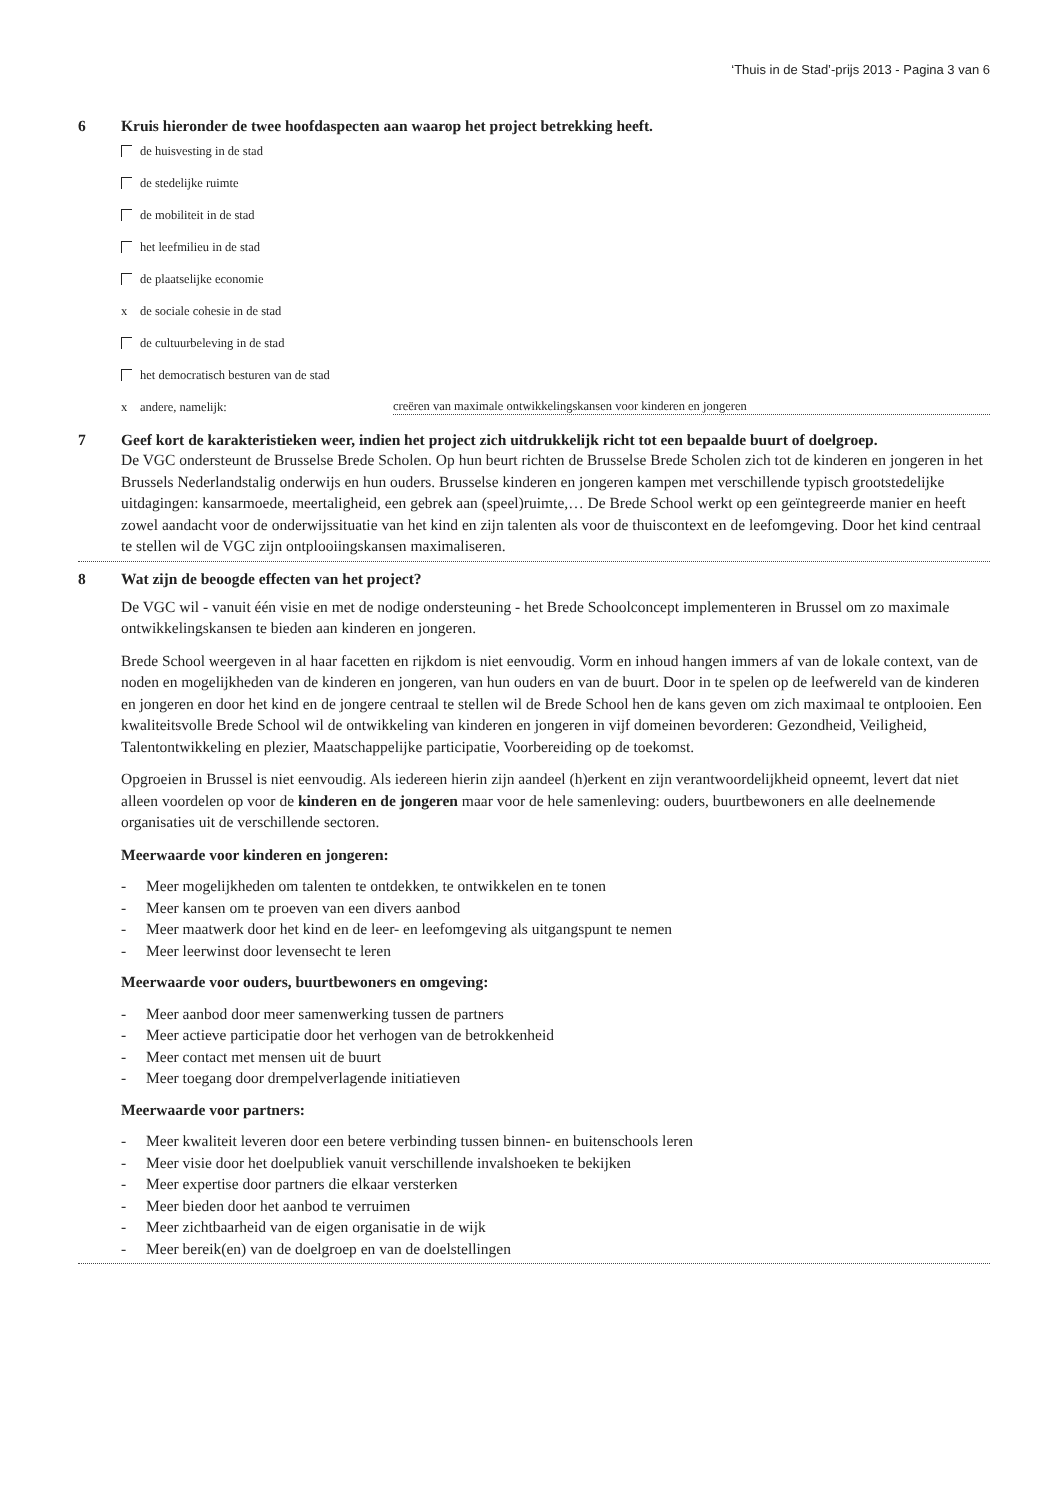‘Thuis in de Stad’-prijs 2013 - Pagina 3 van 6
6 Kruis hieronder de twee hoofdaspecten aan waarop het project betrekking heeft.
de huisvesting in de stad
de stedelijke ruimte
de mobiliteit in de stad
het leefmilieu in de stad
de plaatselijke economie
x de sociale cohesie in de stad
de cultuurbeleving in de stad
het democratisch besturen van de stad
x andere, namelijk: creëren van maximale ontwikkelingskansen voor kinderen en jongeren
7 Geef kort de karakteristieken weer, indien het project zich uitdrukkelijk richt tot een bepaalde buurt of doelgroep.
De VGC ondersteunt de Brusselse Brede Scholen. Op hun beurt richten de Brusselse Brede Scholen zich tot de kinderen en jongeren in het Brussels Nederlandstalig onderwijs en hun ouders. Brusselse kinderen en jongeren kampen met verschillende typisch grootstedelijke uitdagingen: kansarmoede, meertaligheid, een gebrek aan (speel)ruimte,… De Brede School werkt op een geïntegreerde manier en heeft zowel aandacht voor de onderwijssituatie van het kind en zijn talenten als voor de thuiscontext en de leefomgeving. Door het kind centraal te stellen wil de VGC zijn ontplooiingskansen maximaliseren.
8 Wat zijn de beoogde effecten van het project?
De VGC wil - vanuit één visie en met de nodige ondersteuning - het Brede Schoolconcept implementeren in Brussel om zo maximale ontwikkelingskansen te bieden aan kinderen en jongeren.
Brede School weergeven in al haar facetten en rijkdom is niet eenvoudig. Vorm en inhoud hangen immers af van de lokale context, van de noden en mogelijkheden van de kinderen en jongeren, van hun ouders en van de buurt. Door in te spelen op de leefwereld van de kinderen en jongeren en door het kind en de jongere centraal te stellen wil de Brede School hen de kans geven om zich maximaal te ontplooien. Een kwaliteitsvolle Brede School wil de ontwikkeling van kinderen en jongeren in vijf domeinen bevorderen: Gezondheid, Veiligheid, Talentontwikkeling en plezier, Maatschappelijke participatie, Voorbereiding op de toekomst.
Opgroeien in Brussel is niet eenvoudig. Als iedereen hierin zijn aandeel (h)erkent en zijn verantwoordelijkheid opneemt, levert dat niet alleen voordelen op voor de kinderen en de jongeren maar voor de hele samenleving: ouders, buurtbewoners en alle deelnemende organisaties uit de verschillende sectoren.
Meerwaarde voor kinderen en jongeren:
- Meer mogelijkheden om talenten te ontdekken, te ontwikkelen en te tonen
- Meer kansen om te proeven van een divers aanbod
- Meer maatwerk door het kind en de leer- en leefomgeving als uitgangspunt te nemen
- Meer leerwinst door levensecht te leren
Meerwaarde voor ouders, buurtbewoners en omgeving:
- Meer aanbod door meer samenwerking tussen de partners
- Meer actieve participatie door het verhogen van de betrokkenheid
- Meer contact met mensen uit de buurt
- Meer toegang door drempelverlagende initiatieven
Meerwaarde voor partners:
- Meer kwaliteit leveren door een betere verbinding tussen binnen- en buitenschools leren
- Meer visie door het doelpubliek vanuit verschillende invalshoeken te bekijken
- Meer expertise door partners die elkaar versterken
- Meer bieden door het aanbod te verruimen
- Meer zichtbaarheid van de eigen organisatie in de wijk
- Meer bereik(en) van de doelgroep en van de doelstellingen